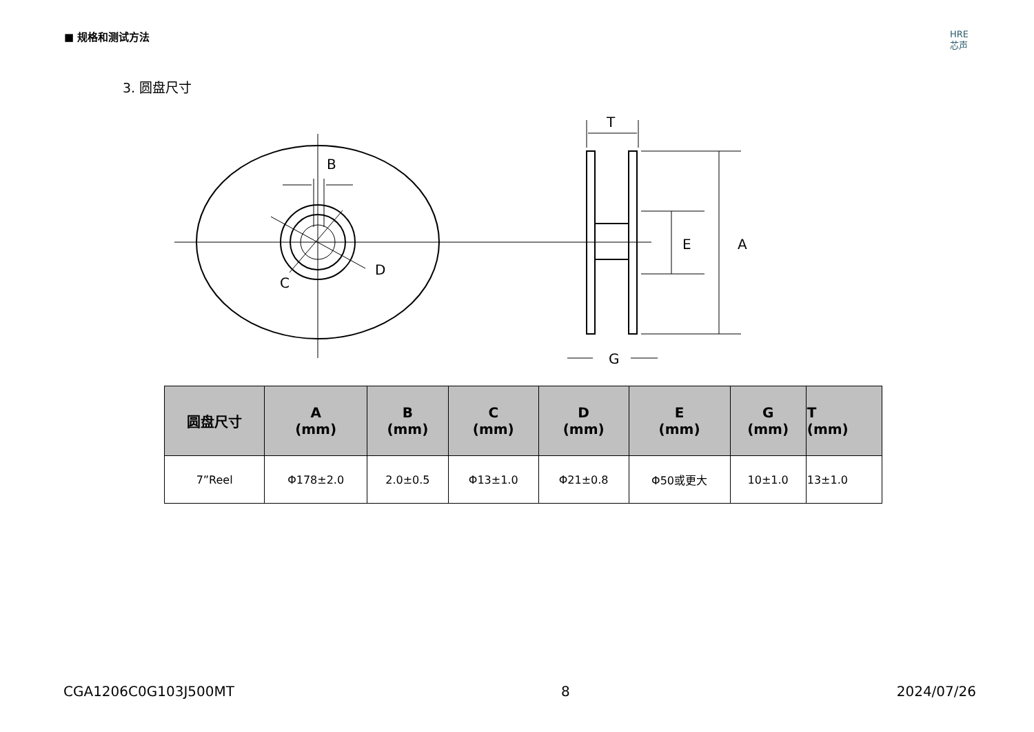■ 规格和测试方法
HRE
芯声
3. 圆盘尺寸
B
D
C
T
E
A
G
| 圆盘尺寸 | A (mm) | B (mm) | C (mm) | D (mm) | E (mm) | G (mm) | T (mm) |
| --- | --- | --- | --- | --- | --- | --- | --- |
| 7”Reel | Φ178±2.0 | 2.0±0.5 | Φ13±1.0 | Φ21±0.8 | Φ50或更大 | 10±1.0 | 13±1.0 |
CGA1206C0G103J500MT 8 2024/07/26